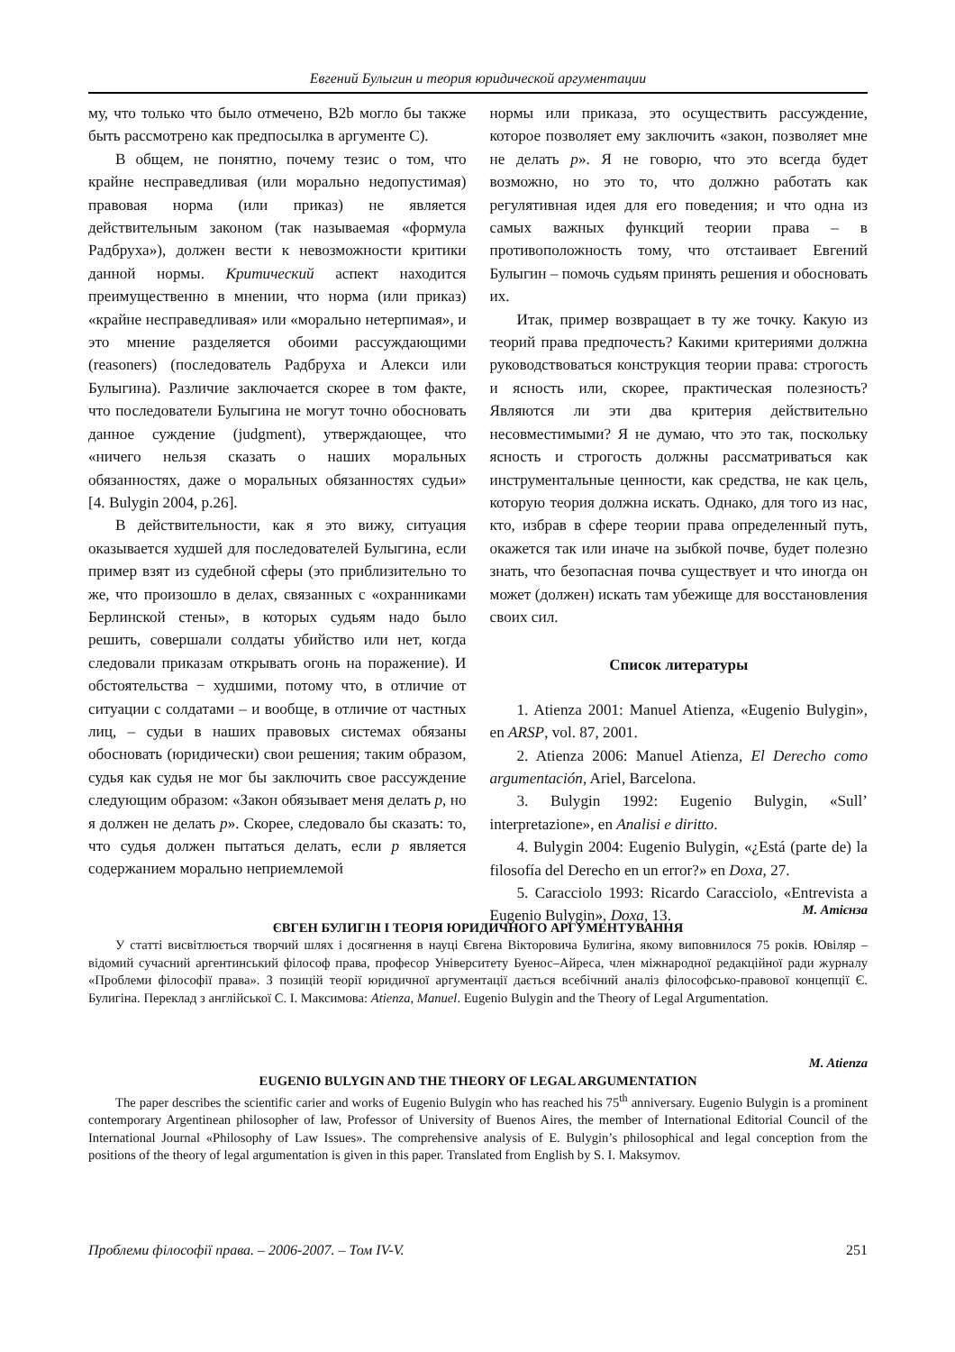Евгений Булыгин и теория юридической аргументации
му, что только что было отмечено, B2b могло бы также быть рассмотрено как предпосылка в аргументе C).
В общем, не понятно, почему тезис о том, что крайне несправедливая (или морально недопустимая) правовая норма (или приказ) не является действительным законом (так называемая «формула Радбруха»), должен вести к невозможности критики данной нормы. Критический аспект находится преимущественно в мнении, что норма (или приказ) «крайне несправедливая» или «морально нетерпимая», и это мнение разделяется обоими рассуждающими (reasoners) (последователь Радбруха и Алекси или Булыгина). Различие заключается скорее в том факте, что последователи Булыгина не могут точно обосновать данное суждение (judgment), утверждающее, что «ничего нельзя сказать о наших моральных обязанностях, даже о моральных обязанностях судьи» [4. Bulygin 2004, p.26].
В действительности, как я это вижу, ситуация оказывается худшей для последователей Булыгина, если пример взят из судебной сферы (это приблизительно то же, что произошло в делах, связанных с «охранниками Берлинской стены», в которых судьям надо было решить, совершали солдаты убийство или нет, когда следовали приказам открывать огонь на поражение). И обстоятельства − худшими, потому что, в отличие от ситуации с солдатами – и вообще, в отличие от частных лиц, – судьи в наших правовых системах обязаны обосновать (юридически) свои решения; таким образом, судья как судья не мог бы заключить свое рассуждение следующим образом: «Закон обязывает меня делать p, но я должен не делать p». Скорее, следовало бы сказать: то, что судья должен пытаться делать, если p является содержанием морально неприемлемой
нормы или приказа, это осуществить рассуждение, которое позволяет ему заключить «закон, позволяет мне не делать p». Я не говорю, что это всегда будет возможно, но это то, что должно работать как регулятивная идея для его поведения; и что одна из самых важных функций теории права – в противоположность тому, что отстаивает Евгений Булыгин – помочь судьям принять решения и обосновать их.
Итак, пример возвращает в ту же точку. Какую из теорий права предпочесть? Какими критериями должна руководствоваться конструкция теории права: строгость и ясность или, скорее, практическая полезность? Являются ли эти два критерия действительно несовместимыми? Я не думаю, что это так, поскольку ясность и строгость должны рассматриваться как инструментальные ценности, как средства, не как цель, которую теория должна искать. Однако, для того из нас, кто, избрав в сфере теории права определенный путь, окажется так или иначе на зыбкой почве, будет полезно знать, что безопасная почва существует и что иногда он может (должен) искать там убежище для восстановления своих сил.
Список литературы
1. Atienza 2001: Manuel Atienza, «Eugenio Bulygin», en ARSP, vol. 87, 2001.
2. Atienza 2006: Manuel Atienza, El Derecho como argumentación, Ariel, Barcelona.
3. Bulygin 1992: Eugenio Bulygin, «Sull’ interpretazione», en Analisi e diritto.
4. Bulygin 2004: Eugenio Bulygin, «¿Está (parte de) la filosofía del Derecho en un error?» en Doxa, 27.
5. Caracciolo 1993: Ricardo Caracciolo, «Entrevista a Eugenio Bulygin», Doxa, 13.
М. Атієнза
ЄВГЕН БУЛИГІН І ТЕОРІЯ ЮРИДИЧНОГО АРГУМЕНТУВАННЯ
У статті висвітлюється творчий шлях і досягнення в науці Євгена Вікторовича Булигіна, якому виповнилося 75 років. Ювіляр – відомий сучасний аргентинський філософ права, професор Університету Буенос–Айреса, член міжнародної редакційної ради журналу «Проблеми філософії права». З позицій теорії юридичної аргументації дається всебічний аналіз філософсько-правової концепції Є. Булигіна. Переклад з англійської С. І. Максимова: Atienza, Manuel. Eugenio Bulygin and the Theory of Legal Argumentation.
M. Atienza
EUGENIO BULYGIN AND THE THEORY OF LEGAL ARGUMENTATION
The paper describes the scientific carier and works of Eugenio Bulygin who has reached his 75<sup>th</sup> anniversary. Eugenio Bulygin is a prominent contemporary Argentinean philosopher of law, Professor of University of Buenos Aires, the member of International Editorial Council of the International Journal «Philosophy of Law Issues». The comprehensive analysis of E. Bulygin’s philosophical and legal conception from the positions of the theory of legal argumentation is given in this paper. Translated from English by S. I. Maksymov.
Проблеми філософії права. – 2006-2007. – Том IV-V. 251